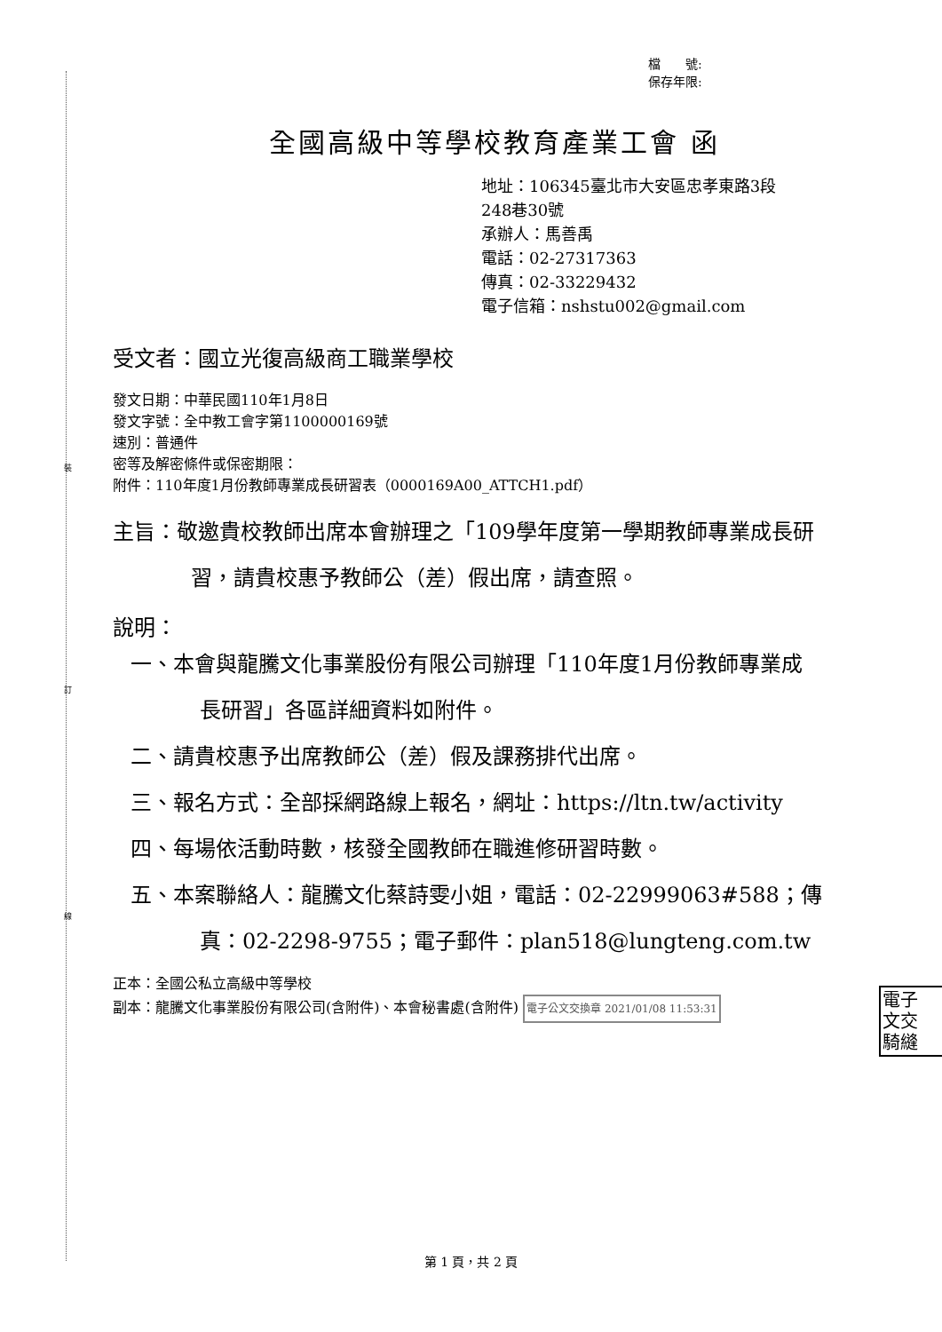裝
訂
線
檔　　號:
保存年限:
全國高級中等學校教育產業工會 函
地址：106345臺北市大安區忠孝東路3段
248巷30號
承辦人：馬善禹
電話：02-27317363
傳真：02-33229432
電子信箱：nshstu002@gmail.com
受文者：國立光復高級商工職業學校
發文日期：中華民國110年1月8日
發文字號：全中教工會字第1100000169號
速別：普通件
密等及解密條件或保密期限：
附件：110年度1月份教師專業成長研習表（0000169A00_ATTCH1.pdf）
主旨：敬邀貴校教師出席本會辦理之「109學年度第一學期教師專業成長研習，請貴校惠予教師公（差）假出席，請查照。
說明：
一、本會與龍騰文化事業股份有限公司辦理「110年度1月份教師專業成長研習」各區詳細資料如附件。
二、請貴校惠予出席教師公（差）假及課務排代出席。
三、報名方式：全部採網路線上報名，網址：https://ltn.tw/activity
四、每場依活動時數，核發全國教師在職進修研習時數。
五、本案聯絡人：龍騰文化蔡詩雯小姐，電話：02-22999063#588；傳真：02-2298-9755；電子郵件：plan518@lungteng.com.tw
正本：全國公私立高級中等學校
副本：龍騰文化事業股份有限公司(含附件)、本會秘書處(含附件) 電子公文交換章 2021/01/08 11:53:31
電子
文交
騎縫
第 1 頁，共 2 頁